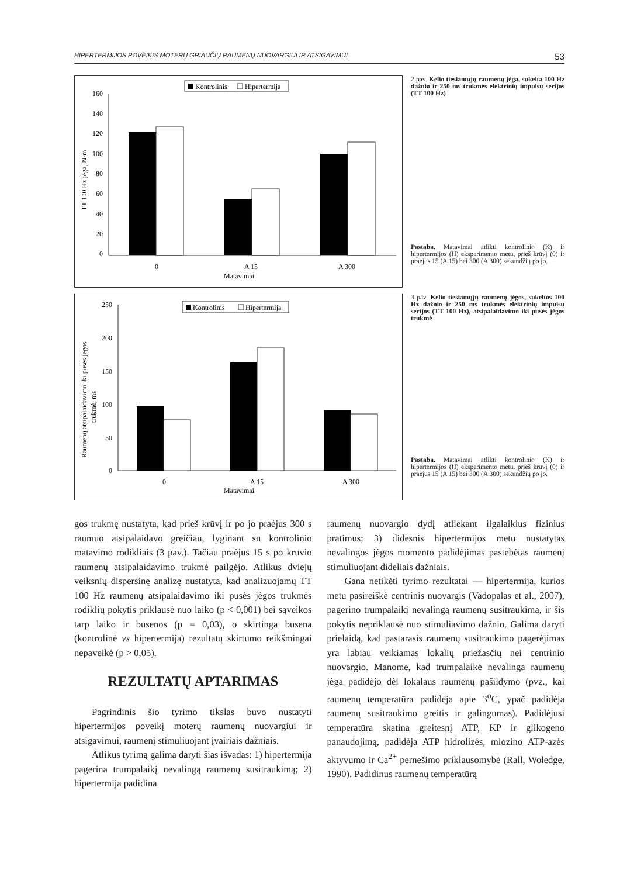HIPERTERMIJOS POVEIKIS MOTERŲ GRIAUČIŲ RAUMENŲ NUOVARGIUI IR ATSIGAVIMUI 53
Kontrolinis
Hipertermija
160
140
120
100
80
60
40
20
0
TT 100 Hz jėga, N·m
0
A 15
A 300
Matavimai
2 pav. Kelio tiesiamųjų raumenų jėga, sukelta 100 Hz dažnio ir 250 ms trukmės elektrinių impulsų serijos (TT 100 Hz)
Pastaba. Matavimai atlikti kontrolinio (K) ir hipertermijos (H) eksperimento metu, prieš krūvį (0) ir praėjus 15 (A 15) bei 300 (A 300) sekundžių po jo.
Kontrolinis
Hipertermija
250
200
150
100
50
0
Raumenų atsipalaidavimo iki pusės jėgos
trukmė, ms
0
A 15
A 300
Matavimai
3 pav. Kelio tiesiamųjų raumenų jėgos, sukeltos 100 Hz dažnio ir 250 ms trukmės elektrinių impulsų serijos (TT 100 Hz), atsipalaidavimo iki pusės jėgos trukmė
Pastaba. Matavimai atlikti kontrolinio (K) ir hipertermijos (H) eksperimento metu, prieš krūvį (0) ir praėjus 15 (A 15) bei 300 (A 300) sekundžių po jo.
gos trukmę nustatyta, kad prieš krūvį ir po jo praėjus 300 s raumuo atsipalaidavo greičiau, lyginant su kontrolinio matavimo rodikliais (3 pav.). Tačiau praėjus 15 s po krūvio raumenų atsipalaidavimo trukmė pailgėjo. Atlikus dviejų veiksnių dispersinę analizę nustatyta, kad analizuojamų TT 100 Hz raumenų atsipalaidavimo iki pusės jėgos trukmės rodiklių pokytis priklausė nuo laiko (p < 0,001) bei sąveikos tarp laiko ir būsenos (p = 0,03), o skirtinga būsena (kontrolinė vs hipertermija) rezultatų skirtumo reikšmingai nepaveikė (p > 0,05).
REZULTATŲ APTARIMAS
Pagrindinis šio tyrimo tikslas buvo nustatyti hipertermijos poveikį moterų raumenų nuovargiui ir atsigavimui, raumenį stimuliuojant įvairiais dažniais.
Atlikus tyrimą galima daryti šias išvadas: 1) hipertermija pagerina trumpalaikį nevalingą raumenų susitraukimą; 2) hipertermija padidina
raumenų nuovargio dydį atliekant ilgalaikius fizinius pratimus; 3) didesnis hipertermijos metu nustatytas nevalingos jėgos momento padidėjimas pastebėtas raumenį stimuliuojant dideliais dažniais.
Gana netikėti tyrimo rezultatai — hipertermija, kurios metu pasireiškė centrinis nuovargis (Vadopalas et al., 2007), pagerino trumpalaikį nevalingą raumenų susitraukimą, ir šis pokytis nepriklausė nuo stimuliavimo dažnio. Galima daryti prielaidą, kad pastarasis raumenų susitraukimo pagerėjimas yra labiau veikiamas lokalių priežasčių nei centrinio nuovargio. Manome, kad trumpalaikė nevalinga raumenų jėga padidėjo dėl lokalaus raumenų pašildymo (pvz., kai raumenų temperatūra padidėja apie 3<sup>o</sup>C, ypač padidėja raumenų susitraukimo greitis ir galingumas). Padidėjusi temperatūra skatina greitesnį ATP, KP ir glikogeno panaudojimą, padidėja ATP hidrolizės, miozino ATP-azės aktyvumo ir Ca<sup>2+</sup> pernešimo priklausomybė (Rall, Woledge, 1990). Padidinus raumenų temperatūrą